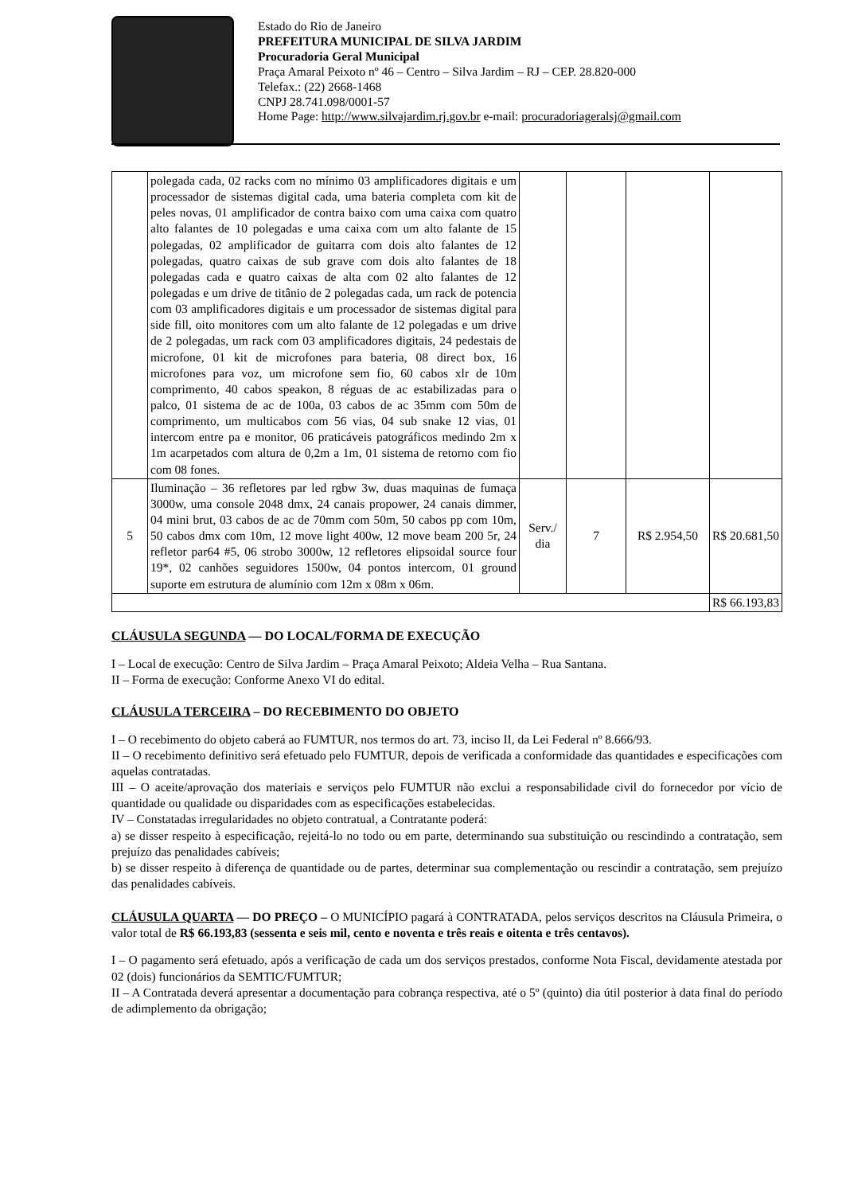Estado do Rio de Janeiro
PREFEITURA MUNICIPAL DE SILVA JARDIM
Procuradoria Geral Municipal
Praça Amaral Peixoto nº 46 – Centro – Silva Jardim – RJ – CEP. 28.820-000
Telefax.: (22) 2668-1468
CNPJ 28.741.098/0001-57
Home Page: http://www.silvajardim.rj.gov.br e-mail: procuradoriageralsj@gmail.com
| | polegada cada, 02 racks com no mínimo 03 amplificadores digitais e um processador de sistemas digital cada, uma bateria completa com kit de peles novas, 01 amplificador de contra baixo com uma caixa com quatro alto falantes de 10 polegadas e uma caixa com um alto falante de 15 polegadas, 02 amplificador de guitarra com dois alto falantes de 12 polegadas, quatro caixas de sub grave com dois alto falantes de 18 polegadas cada e quatro caixas de alta com 02 alto falantes de 12 polegadas e um drive de titânio de 2 polegadas cada, um rack de potencia com 03 amplificadores digitais e um processador de sistemas digital para side fill, oito monitores com um alto falante de 12 polegadas e um drive de 2 polegadas, um rack com 03 amplificadores digitais, 24 pedestais de microfone, 01 kit de microfones para bateria, 08 direct box, 16 microfones para voz, um microfone sem fio, 60 cabos xlr de 10m comprimento, 40 cabos speakon, 8 réguas de ac estabilizadas para o palco, 01 sistema de ac de 100a, 03 cabos de ac 35mm com 50m de comprimento, um multicabos com 56 vias, 04 sub snake 12 vias, 01 intercom entre pa e monitor, 06 praticáveis patográficos medindo 2m x 1m acarpetados com altura de 0,2m a 1m, 01 sistema de retorno com fio com 08 fones. | | | | |
| 5 | Iluminação – 36 refletores par led rgbw 3w, duas maquinas de fumaça 3000w, uma console 2048 dmx, 24 canais propower, 24 canais dimmer, 04 mini brut, 03 cabos de ac de 70mm com 50m, 50 cabos pp com 10m, 50 cabos dmx com 10m, 12 move light 400w, 12 move beam 200 5r, 24 refletor par64 #5, 06 strobo 3000w, 12 refletores elipsoidal source four 19*, 02 canhões seguidores 1500w, 04 pontos intercom, 01 ground suporte em estrutura de alumínio com 12m x 08m x 06m. | Serv./ dia | 7 | R$ 2.954,50 | R$ 20.681,50 |
| | | | | | R$ 66.193,83 |
CLÁUSULA SEGUNDA — DO LOCAL/FORMA DE EXECUÇÃO
I – Local de execução: Centro de Silva Jardim – Praça Amaral Peixoto; Aldeia Velha – Rua Santana.
II – Forma de execução: Conforme Anexo VI do edital.
CLÁUSULA TERCEIRA – DO RECEBIMENTO DO OBJETO
I – O recebimento do objeto caberá ao FUMTUR, nos termos do art. 73, inciso II, da Lei Federal nº 8.666/93.
II – O recebimento definitivo será efetuado pelo FUMTUR, depois de verificada a conformidade das quantidades e especificações com aquelas contratadas.
III – O aceite/aprovação dos materiais e serviços pelo FUMTUR não exclui a responsabilidade civil do fornecedor por vício de quantidade ou qualidade ou disparidades com as especificações estabelecidas.
IV – Constatadas irregularidades no objeto contratual, a Contratante poderá:
a) se disser respeito à especificação, rejeitá-lo no todo ou em parte, determinando sua substituição ou rescindindo a contratação, sem prejuízo das penalidades cabíveis;
b) se disser respeito à diferença de quantidade ou de partes, determinar sua complementação ou rescindir a contratação, sem prejuízo das penalidades cabíveis.
CLÁUSULA QUARTA — DO PREÇO – O MUNICÍPIO pagará à CONTRATADA, pelos serviços descritos na Cláusula Primeira, o valor total de R$ 66.193,83 (sessenta e seis mil, cento e noventa e três reais e oitenta e três centavos).
I – O pagamento será efetuado, após a verificação de cada um dos serviços prestados, conforme Nota Fiscal, devidamente atestada por 02 (dois) funcionários da SEMTIC/FUMTUR;
II – A Contratada deverá apresentar a documentação para cobrança respectiva, até o 5º (quinto) dia útil posterior à data final do período de adimplemento da obrigação;